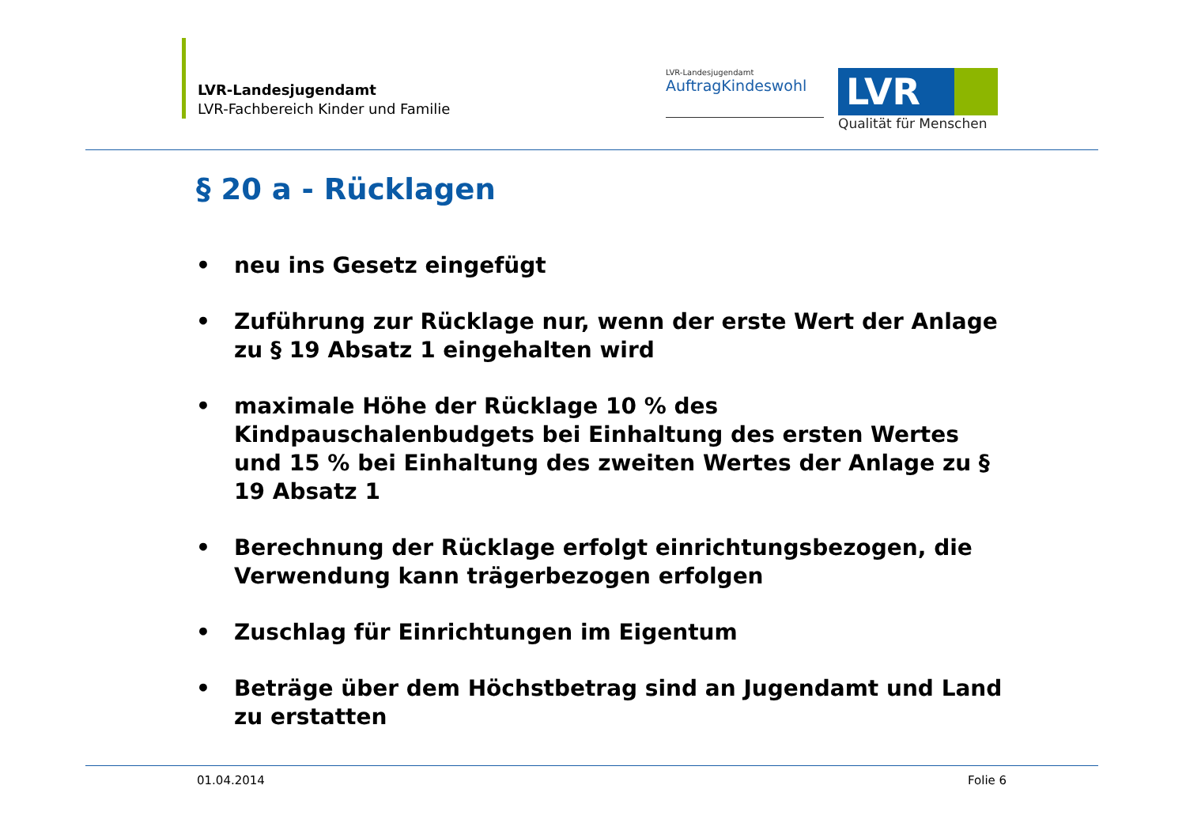LVR-Landesjugendamt
LVR-Fachbereich Kinder und Familie
LVR-Landesjugendamt
AuftragKindeswohl
LVR
Qualität für Menschen
§ 20 a - Rücklagen
• neu ins Gesetz eingefügt
• Zuführung zur Rücklage nur, wenn der erste Wert der Anlage zu § 19 Absatz 1 eingehalten wird
• maximale Höhe der Rücklage 10 % des Kindpauschalenbudgets bei Einhaltung des ersten Wertes und 15 % bei Einhaltung des zweiten Wertes der Anlage zu § 19 Absatz 1
• Berechnung der Rücklage erfolgt einrichtungsbezogen, die Verwendung kann trägerbezogen erfolgen
• Zuschlag für Einrichtungen im Eigentum
• Beträge über dem Höchstbetrag sind an Jugendamt und Land zu erstatten
01.04.2014 Folie 6